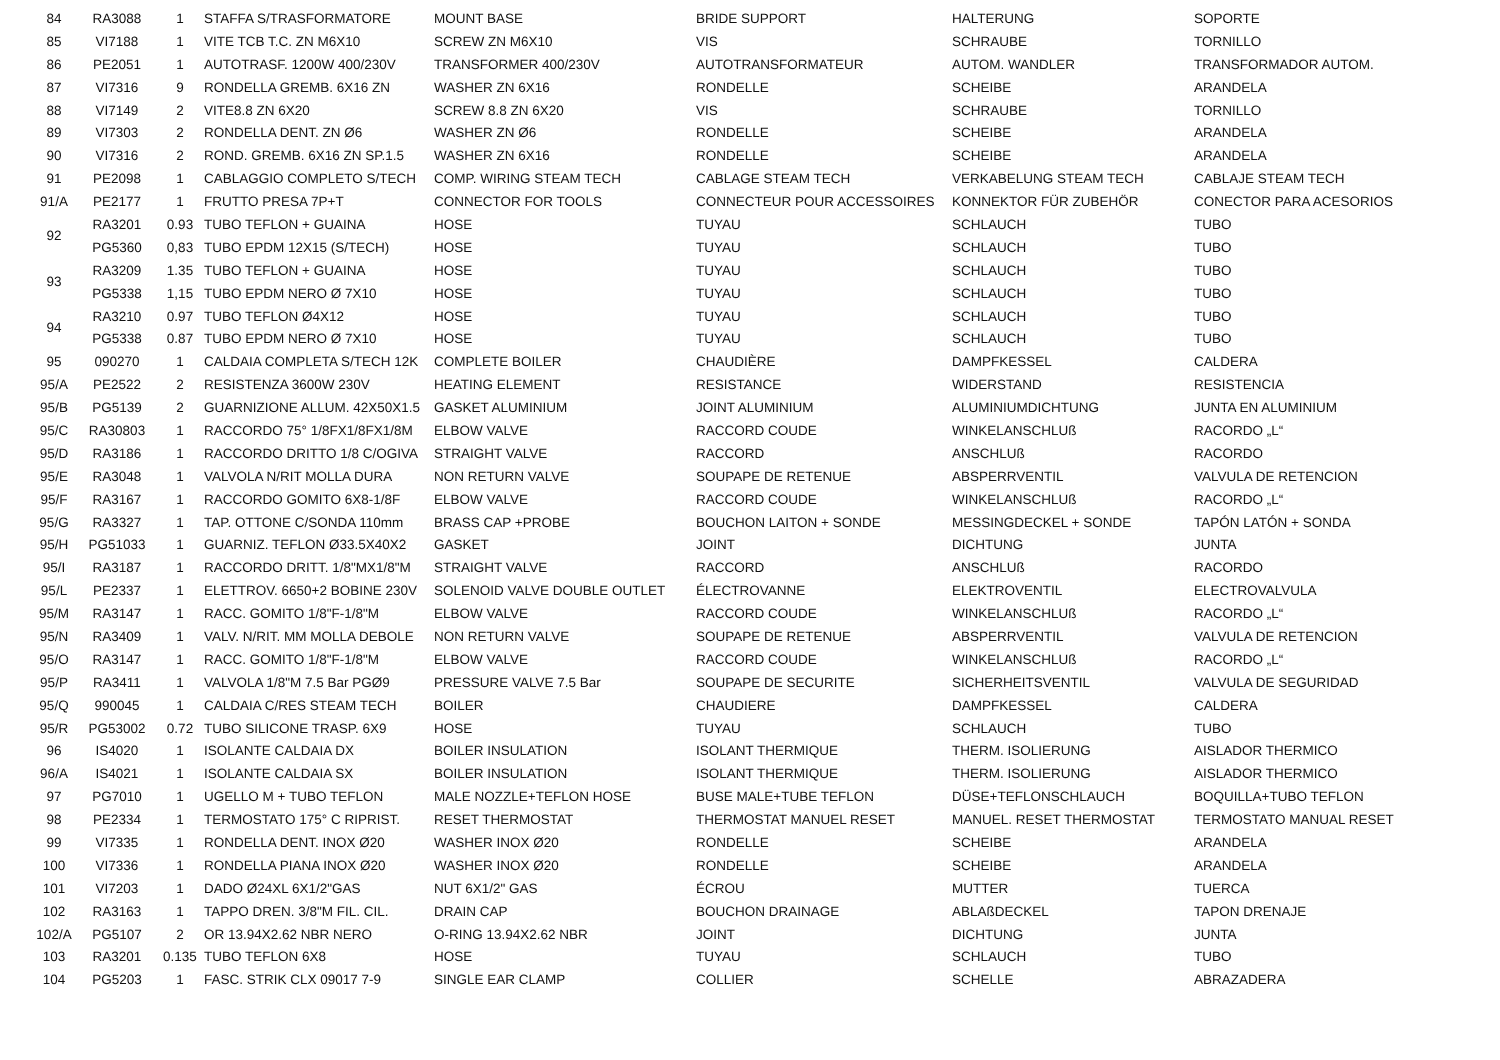| 84 | RA3088 | 1 | STAFFA S/TRASFORMATORE | MOUNT BASE | BRIDE SUPPORT | HALTERUNG | SOPORTE |
| 85 | VI7188 | 1 | VITE TCB T.C. ZN M6X10 | SCREW ZN M6X10 | VIS | SCHRAUBE | TORNILLO |
| 86 | PE2051 | 1 | AUTOTRASF. 1200W 400/230V | TRANSFORMER 400/230V | AUTOTRANSFORMATEUR | AUTOM. WANDLER | TRANSFORMADOR AUTOM. |
| 87 | VI7316 | 9 | RONDELLA GREMB. 6X16 ZN | WASHER ZN 6X16 | RONDELLE | SCHEIBE | ARANDELA |
| 88 | VI7149 | 2 | VITE8.8 ZN 6X20 | SCREW 8.8 ZN 6X20 | VIS | SCHRAUBE | TORNILLO |
| 89 | VI7303 | 2 | RONDELLA DENT. ZN Ø6 | WASHER ZN Ø6 | RONDELLE | SCHEIBE | ARANDELA |
| 90 | VI7316 | 2 | ROND. GREMB. 6X16 ZN SP.1.5 | WASHER ZN 6X16 | RONDELLE | SCHEIBE | ARANDELA |
| 91 | PE2098 | 1 | CABLAGGIO COMPLETO S/TECH | COMP. WIRING STEAM TECH | CABLAGE STEAM TECH | VERKABELUNG STEAM TECH | CABLAJE STEAM TECH |
| 91/A | PE2177 | 1 | FRUTTO PRESA 7P+T | CONNECTOR FOR TOOLS | CONNECTEUR POUR ACCESSOIRES | KONNEKTOR FÜR ZUBEHÖR | CONECTOR PARA ACESORIOS |
| 92 | RA3201 | 0.93 | TUBO TEFLON + GUAINA | HOSE | TUYAU | SCHLAUCH | TUBO |
| | PG5360 | 0,83 | TUBO EPDM 12X15 (S/TECH) | HOSE | TUYAU | SCHLAUCH | TUBO |
| 93 | RA3209 | 1.35 | TUBO TEFLON + GUAINA | HOSE | TUYAU | SCHLAUCH | TUBO |
| | PG5338 | 1,15 | TUBO EPDM NERO Ø 7X10 | HOSE | TUYAU | SCHLAUCH | TUBO |
| 94 | RA3210 | 0.97 | TUBO TEFLON Ø4X12 | HOSE | TUYAU | SCHLAUCH | TUBO |
| | PG5338 | 0.87 | TUBO EPDM NERO Ø 7X10 | HOSE | TUYAU | SCHLAUCH | TUBO |
| 95 | 090270 | 1 | CALDAIA COMPLETA S/TECH 12K | COMPLETE BOILER | CHAUDIÈRE | DAMPFKESSEL | CALDERA |
| 95/A | PE2522 | 2 | RESISTENZA 3600W 230V | HEATING ELEMENT | RESISTANCE | WIDERSTAND | RESISTENCIA |
| 95/B | PG5139 | 2 | GUARNIZIONE ALLUM. 42X50X1.5 | GASKET ALUMINIUM | JOINT ALUMINIUM | ALUMINIUMDICHTUNG | JUNTA EN ALUMINIUM |
| 95/C | RA30803 | 1 | RACCORDO 75° 1/8FX1/8FX1/8M | ELBOW VALVE | RACCORD COUDE | WINKELANSCHLUß | RACORDO „L“ |
| 95/D | RA3186 | 1 | RACCORDO DRITTO 1/8 C/OGIVA | STRAIGHT VALVE | RACCORD | ANSCHLUß | RACORDO |
| 95/E | RA3048 | 1 | VALVOLA N/RIT MOLLA DURA | NON RETURN VALVE | SOUPAPE DE RETENUE | ABSPERRVENTIL | VALVULA DE RETENCION |
| 95/F | RA3167 | 1 | RACCORDO GOMITO 6X8-1/8F | ELBOW VALVE | RACCORD COUDE | WINKELANSCHLUß | RACORDO „L“ |
| 95/G | RA3327 | 1 | TAP. OTTONE C/SONDA 110mm | BRASS CAP +PROBE | BOUCHON LAITON + SONDE | MESSINGDECKEL + SONDE | TAPÓN LATÓN + SONDA |
| 95/H | PG51033 | 1 | GUARNIZ. TEFLON Ø33.5X40X2 | GASKET | JOINT | DICHTUNG | JUNTA |
| 95/I | RA3187 | 1 | RACCORDO DRITT. 1/8"MX1/8"M | STRAIGHT VALVE | RACCORD | ANSCHLUß | RACORDO |
| 95/L | PE2337 | 1 | ELETTROV. 6650+2 BOBINE 230V | SOLENOID VALVE DOUBLE OUTLET | ÉLECTROVANNE | ELEKTROVENTIL | ELECTROVALVULA |
| 95/M | RA3147 | 1 | RACC. GOMITO 1/8"F-1/8"M | ELBOW VALVE | RACCORD COUDE | WINKELANSCHLUß | RACORDO „L“ |
| 95/N | RA3409 | 1 | VALV. N/RIT. MM MOLLA DEBOLE | NON RETURN VALVE | SOUPAPE DE RETENUE | ABSPERRVENTIL | VALVULA DE RETENCION |
| 95/O | RA3147 | 1 | RACC. GOMITO 1/8"F-1/8"M | ELBOW VALVE | RACCORD COUDE | WINKELANSCHLUß | RACORDO „L“ |
| 95/P | RA3411 | 1 | VALVOLA 1/8"M 7.5 Bar PGØ9 | PRESSURE VALVE 7.5 Bar | SOUPAPE DE SECURITE | SICHERHEITSVENTIL | VALVULA DE SEGURIDAD |
| 95/Q | 990045 | 1 | CALDAIA C/RES STEAM TECH | BOILER | CHAUDIERE | DAMPFKESSEL | CALDERA |
| 95/R | PG53002 | 0.72 | TUBO SILICONE TRASP. 6X9 | HOSE | TUYAU | SCHLAUCH | TUBO |
| 96 | IS4020 | 1 | ISOLANTE CALDAIA DX | BOILER INSULATION | ISOLANT THERMIQUE | THERM. ISOLIERUNG | AISLADOR THERMICO |
| 96/A | IS4021 | 1 | ISOLANTE CALDAIA SX | BOILER INSULATION | ISOLANT THERMIQUE | THERM. ISOLIERUNG | AISLADOR THERMICO |
| 97 | PG7010 | 1 | UGELLO M + TUBO TEFLON | MALE NOZZLE+TEFLON HOSE | BUSE MALE+TUBE TEFLON | DÜSE+TEFLONSCHLAUCH | BOQUILLA+TUBO TEFLON |
| 98 | PE2334 | 1 | TERMOSTATO 175° C RIPRIST. | RESET THERMOSTAT | THERMOSTAT MANUEL RESET | MANUEL. RESET THERMOSTAT | TERMOSTATO MANUAL RESET |
| 99 | VI7335 | 1 | RONDELLA DENT. INOX Ø20 | WASHER INOX Ø20 | RONDELLE | SCHEIBE | ARANDELA |
| 100 | VI7336 | 1 | RONDELLA PIANA INOX Ø20 | WASHER INOX Ø20 | RONDELLE | SCHEIBE | ARANDELA |
| 101 | VI7203 | 1 | DADO Ø24XL 6X1/2"GAS | NUT 6X1/2" GAS | ÉCROU | MUTTER | TUERCA |
| 102 | RA3163 | 1 | TAPPO DREN. 3/8"M FIL. CIL. | DRAIN CAP | BOUCHON DRAINAGE | ABLAßDECKEL | TAPON DRENAJE |
| 102/A | PG5107 | 2 | OR 13.94X2.62 NBR NERO | O-RING 13.94X2.62 NBR | JOINT | DICHTUNG | JUNTA |
| 103 | RA3201 | 0.135 | TUBO TEFLON 6X8 | HOSE | TUYAU | SCHLAUCH | TUBO |
| 104 | PG5203 | 1 | FASC. STRIK CLX 09017 7-9 | SINGLE EAR CLAMP | COLLIER | SCHELLE | ABRAZADERA |